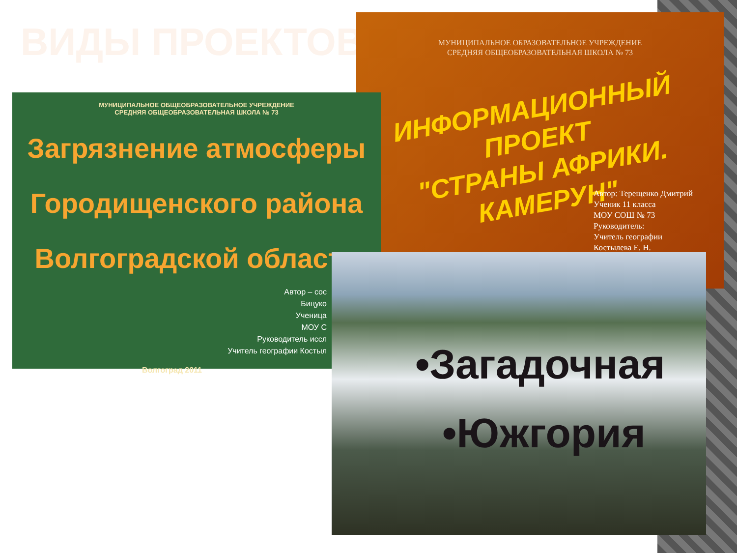ВИДЫ ПРОЕКТОВ
МУНИЦИПАЛЬНОЕ ОБРАЗОВАТЕЛЬНОЕ УЧРЕЖДЕНИЕ
СРЕДНЯЯ ОБЩЕОБРАЗОВАТЕЛЬНАЯ ШКОЛА № 73
ИНФОРМАЦИОННЫЙ ПРОЕКТ
"СТРАНЫ АФРИКИ. КАМЕРУН"
Автор: Терещенко Дмитрий
Ученик 11 класса
МОУ СОШ № 73
Руководитель:
Учитель географии
Костылева Е. Н.
МУНИЦИПАЛЬНОЕ ОБЩЕОБРАЗОВАТЕЛЬНОЕ УЧРЕЖДЕНИЕ
СРЕДНЯЯ ОБЩЕОБРАЗОВАТЕЛЬНАЯ ШКОЛА № 73
Загрязнение атмосферы
Городищенского района
Волгоградской области
Автор – сос
Бицуко
Ученица
МОУ С
Руководитель иссл
Учитель географии Костыл
Волгоград 2011
•Загадочная
•Южгория